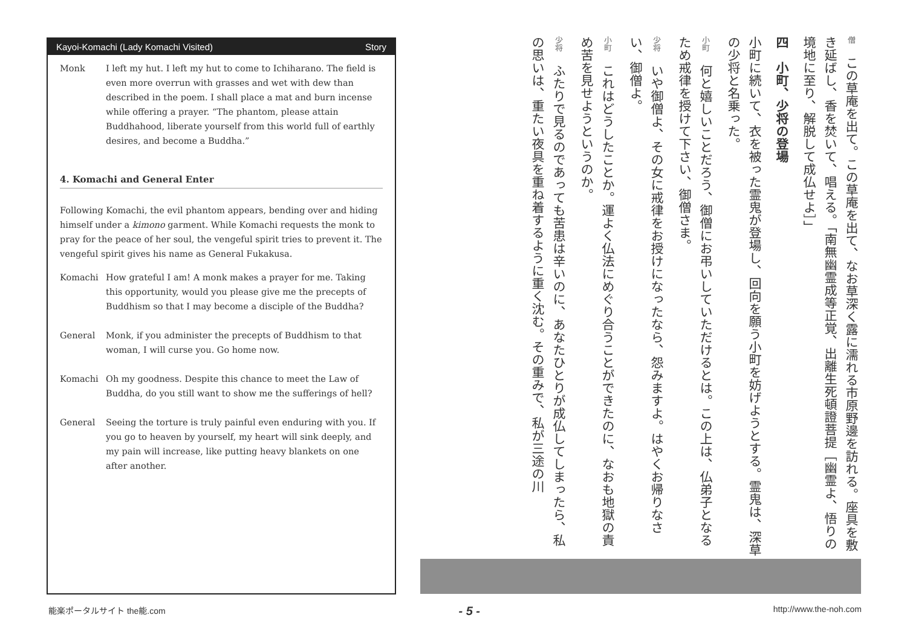Kayoi-Komachi (Lady Komachi Visited) Story
Monk I left my hut. I left my hut to come to Ichiharano. The field is even more overrun with grasses and wet with dew than described in the poem. I shall place a mat and burn incense while offering a prayer. “The phantom, please attain Buddhahood, liberate yourself from this world full of earthly desires, and become a Buddha.”
4. Komachi and General Enter
Following Komachi, the evil phantom appears, bending over and hiding himself under a kimono garment. While Komachi requests the monk to pray for the peace of her soul, the vengeful spirit tries to prevent it. The vengeful spirit gives his name as General Fukakusa.
Komachi How grateful I am! A monk makes a prayer for me. Taking this opportunity, would you please give me the precepts of Buddhism so that I may become a disciple of the Buddha?
General Monk, if you administer the precepts of Buddhism to that woman, I will curse you. Go home now.
Komachi Oh my goodness. Despite this chance to meet the Law of Buddha, do you still want to show me the sufferings of hell?
General Seeing the torture is truly painful even enduring with you. If you go to heaven by yourself, my heart will sink deeply, and my pain will increase, like putting heavy blankets on one after another.
僧　この草庵を出て。この草庵を出て、なお草深く露に濡れる市原野邊を訪れる。座具を敷き延ばし、香を焚いて、唱える。「南無幽霊成等正覚、出離生死頓證菩提［幽霊よ、悟りの境地に至り、解脱して成仏せよ］」
四　小町、少将の登場
小町に続いて、衣を被った霊鬼が登場し、回向を願う小町を妨げようとする。霊鬼は、深草の少将と名乗った。
小町　何と嬉しいことだろう、御僧にお弔いしていただけるとは。この上は、仏弟子となるため戒律を授けて下さい、御僧さま。
少将　いや御僧よ、その女に戒律をお授けになったなら、怨みますよ。はやくお帰りなさい、御僧よ。
小町　これはどうしたことか。運よく仏法にめぐり合うことができたのに、なおも地獄の責め苦を見せようというのか。
少将　ふたりで見るのであっても苦患は辛いのに、あなたひとりが成仏してしまったら、私の思いは、重たい夜具を重ね着するように重く沈む。その重みで、私が三途の川
能楽ポータルサイト the能.com - 5 - http://www.the-noh.com